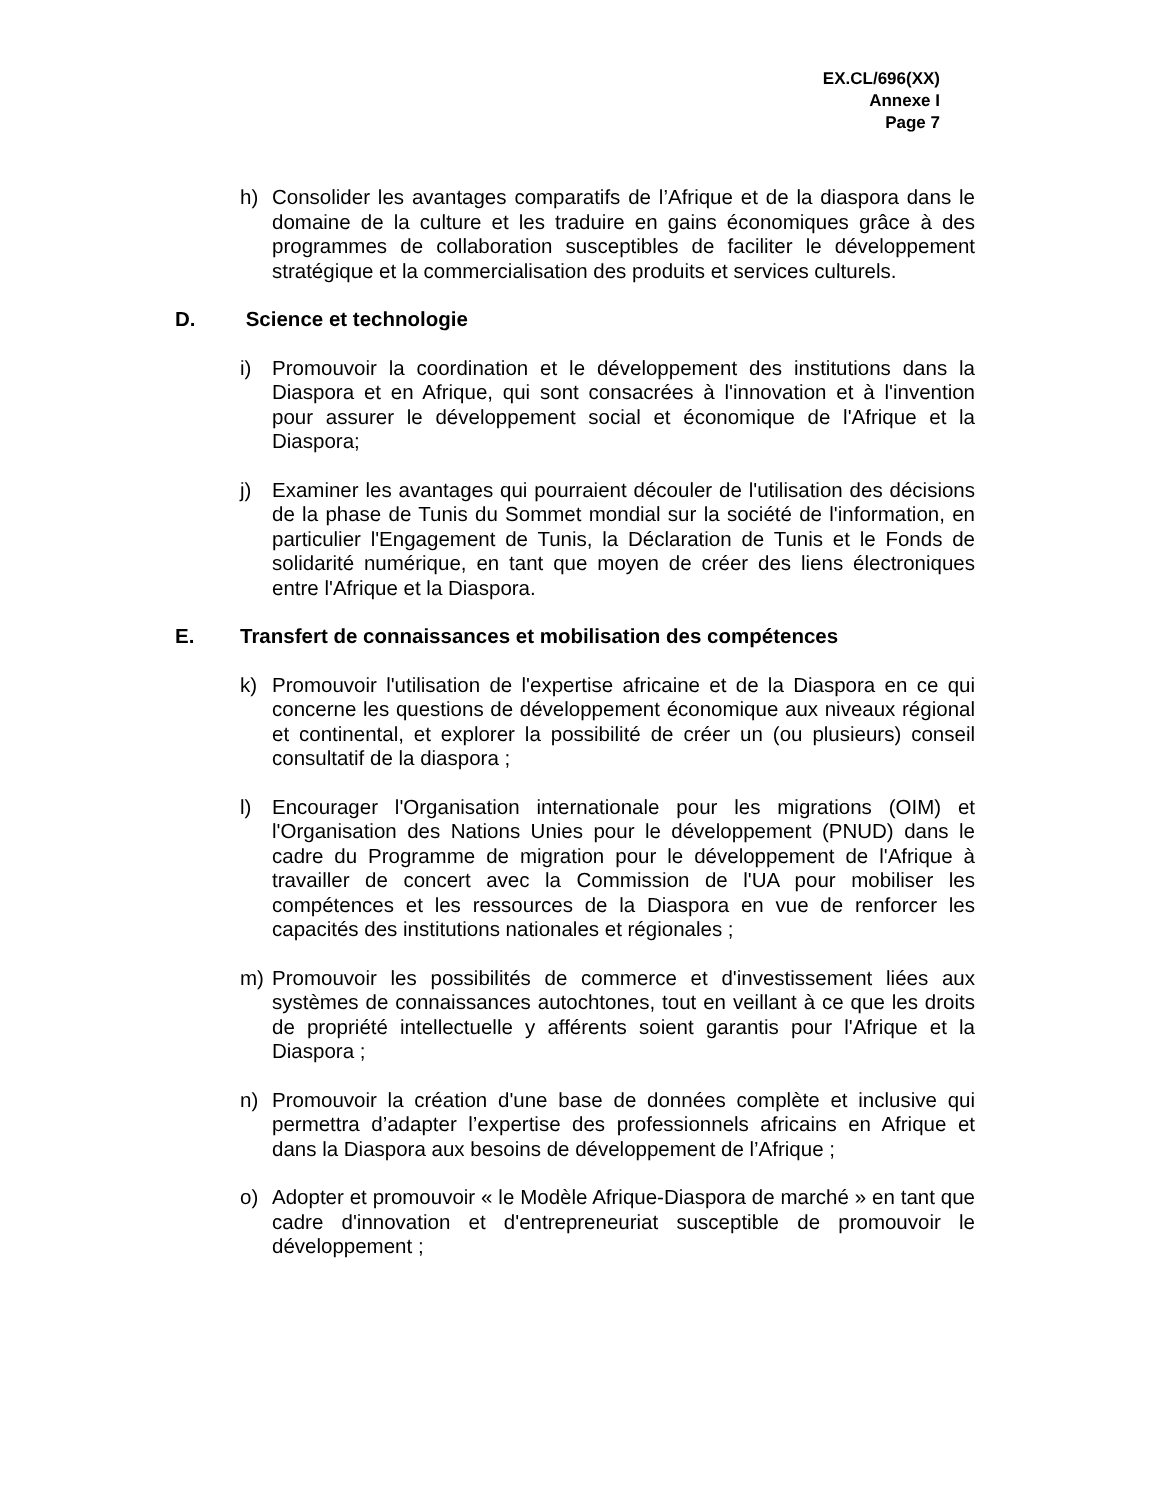EX.CL/696(XX)
Annexe I
Page 7
h) Consolider les avantages comparatifs de l’Afrique et de la diaspora dans le domaine de la culture et les traduire en gains économiques grâce à des programmes de collaboration susceptibles de faciliter le développement stratégique et la commercialisation des produits et services culturels.
D. Science et technologie
i) Promouvoir la coordination et le développement des institutions dans la Diaspora et en Afrique, qui sont consacrées à l'innovation et à l'invention pour assurer le développement social et économique de l'Afrique et la Diaspora;
j) Examiner les avantages qui pourraient découler de l'utilisation des décisions de la phase de Tunis du Sommet mondial sur la société de l'information, en particulier l'Engagement de Tunis, la Déclaration de Tunis et le Fonds de solidarité numérique, en tant que moyen de créer des liens électroniques entre l'Afrique et la Diaspora.
E. Transfert de connaissances et mobilisation des compétences
k) Promouvoir l'utilisation de l'expertise africaine et de la Diaspora en ce qui concerne les questions de développement économique aux niveaux régional et continental, et explorer la possibilité de créer un (ou plusieurs) conseil consultatif de la diaspora ;
l) Encourager l'Organisation internationale pour les migrations (OIM) et l'Organisation des Nations Unies pour le développement (PNUD) dans le cadre du Programme de migration pour le développement de l'Afrique à travailler de concert avec la Commission de l'UA pour mobiliser les compétences et les ressources de la Diaspora en vue de renforcer les capacités des institutions nationales et régionales ;
m) Promouvoir les possibilités de commerce et d'investissement liées aux systèmes de connaissances autochtones, tout en veillant à ce que les droits de propriété intellectuelle y afférents soient garantis pour l'Afrique et la Diaspora ;
n) Promouvoir la création d'une base de données complète et inclusive qui permettra d’adapter l’expertise des professionnels africains en Afrique et dans la Diaspora aux besoins de développement de l’Afrique ;
o) Adopter et promouvoir « le Modèle Afrique-Diaspora de marché » en tant que cadre d'innovation et d'entrepreneuriat susceptible de promouvoir le développement ;